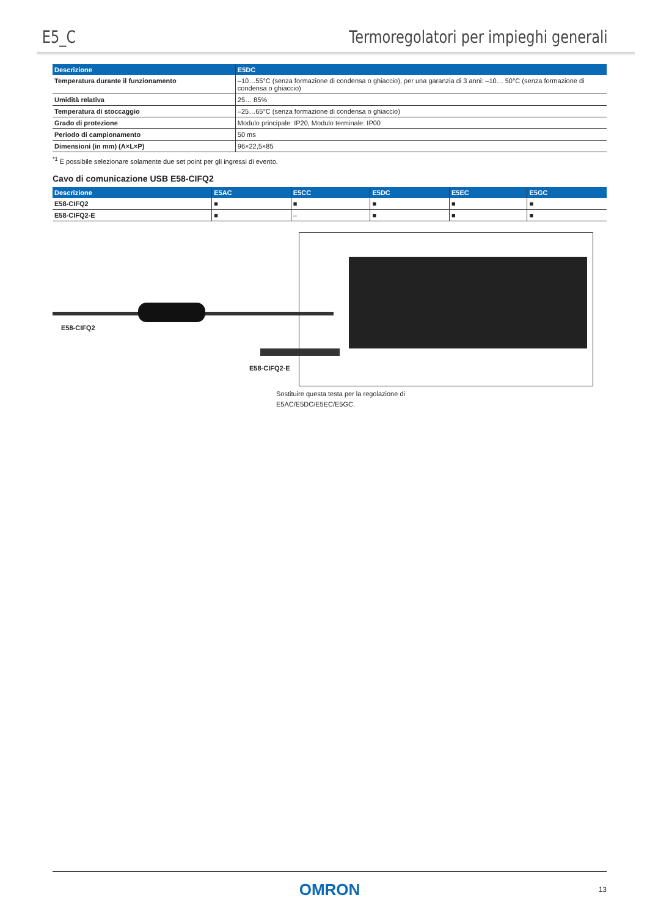E5_C Termoregolatori per impieghi generali
| Descrizione | E5DC |
| --- | --- |
| Temperatura durante il funzionamento | –10…55°C (senza formazione di condensa o ghiaccio), per una garanzia di 3 anni: –10… 50°C (senza formazione di condensa o ghiaccio) |
| Umidità relativa | 25… 85% |
| Temperatura di stoccaggio | –25…65°C (senza formazione di condensa o ghiaccio) |
| Grado di protezione | Modulo principale: IP20, Modulo terminale: IP00 |
| Periodo di campionamento | 50 ms |
| Dimensioni (in mm) (A×L×P) | 96×22,5×85 |
<sup>*1</sup> È possibile selezionare solamente due set point per gli ingressi di evento.
Cavo di comunicazione USB E58-CIFQ2
| Descrizione | E5AC | E5CC | E5DC | E5EC | E5GC |
| --- | --- | --- | --- | --- | --- |
| E58-CIFQ2 | ■ | ■ | ■ | ■ | ■ |
| E58-CIFQ2-E | ■ | – | ■ | ■ | ■ |
E58-CIFQ2
E58-CIFQ2-E
Sostituire questa testa per la regolazione di
E5AC/E5DC/E5EC/E5GC.
OMRON 13